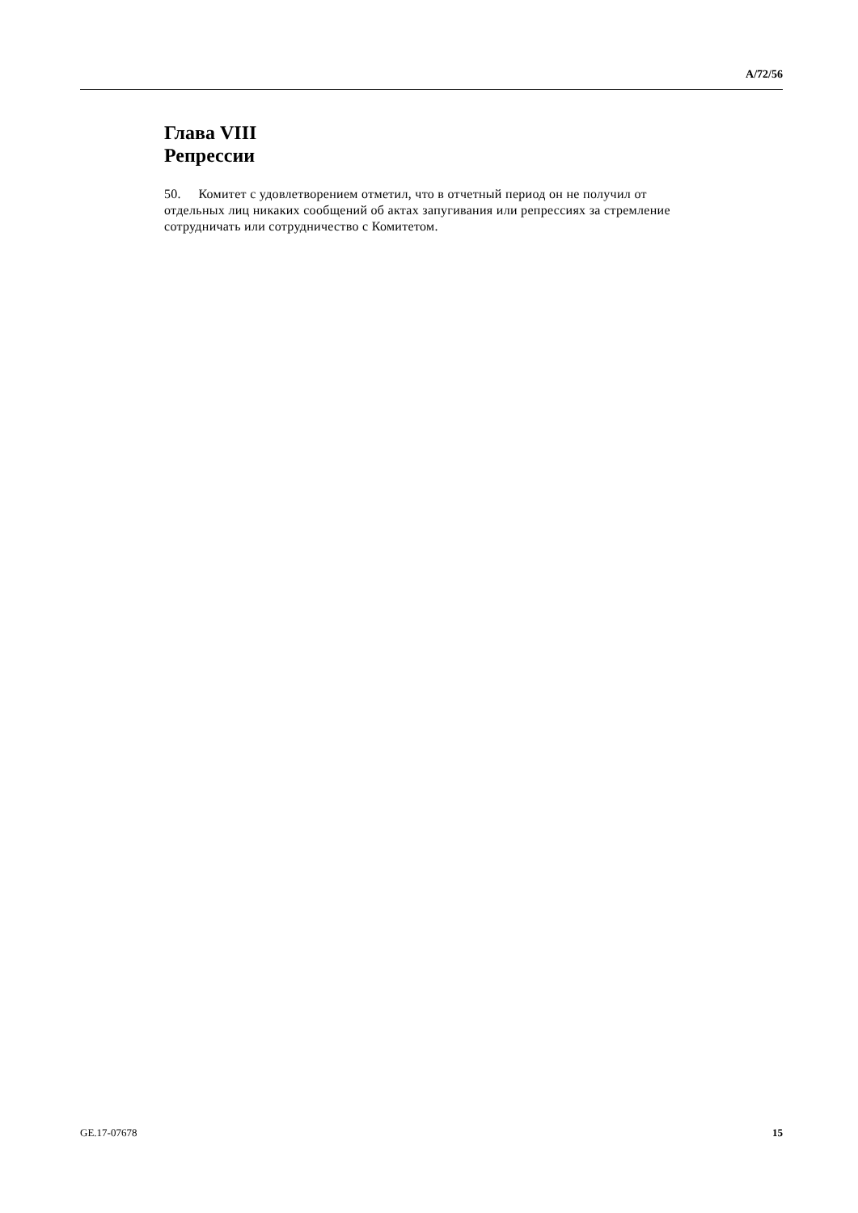A/72/56
Глава VIII
Репрессии
50. Комитет с удовлетворением отметил, что в отчетный период он не получил от отдельных лиц никаких сообщений об актах запугивания или репрессиях за стремление сотрудничать или сотрудничество с Комитетом.
GE.17-07678 15